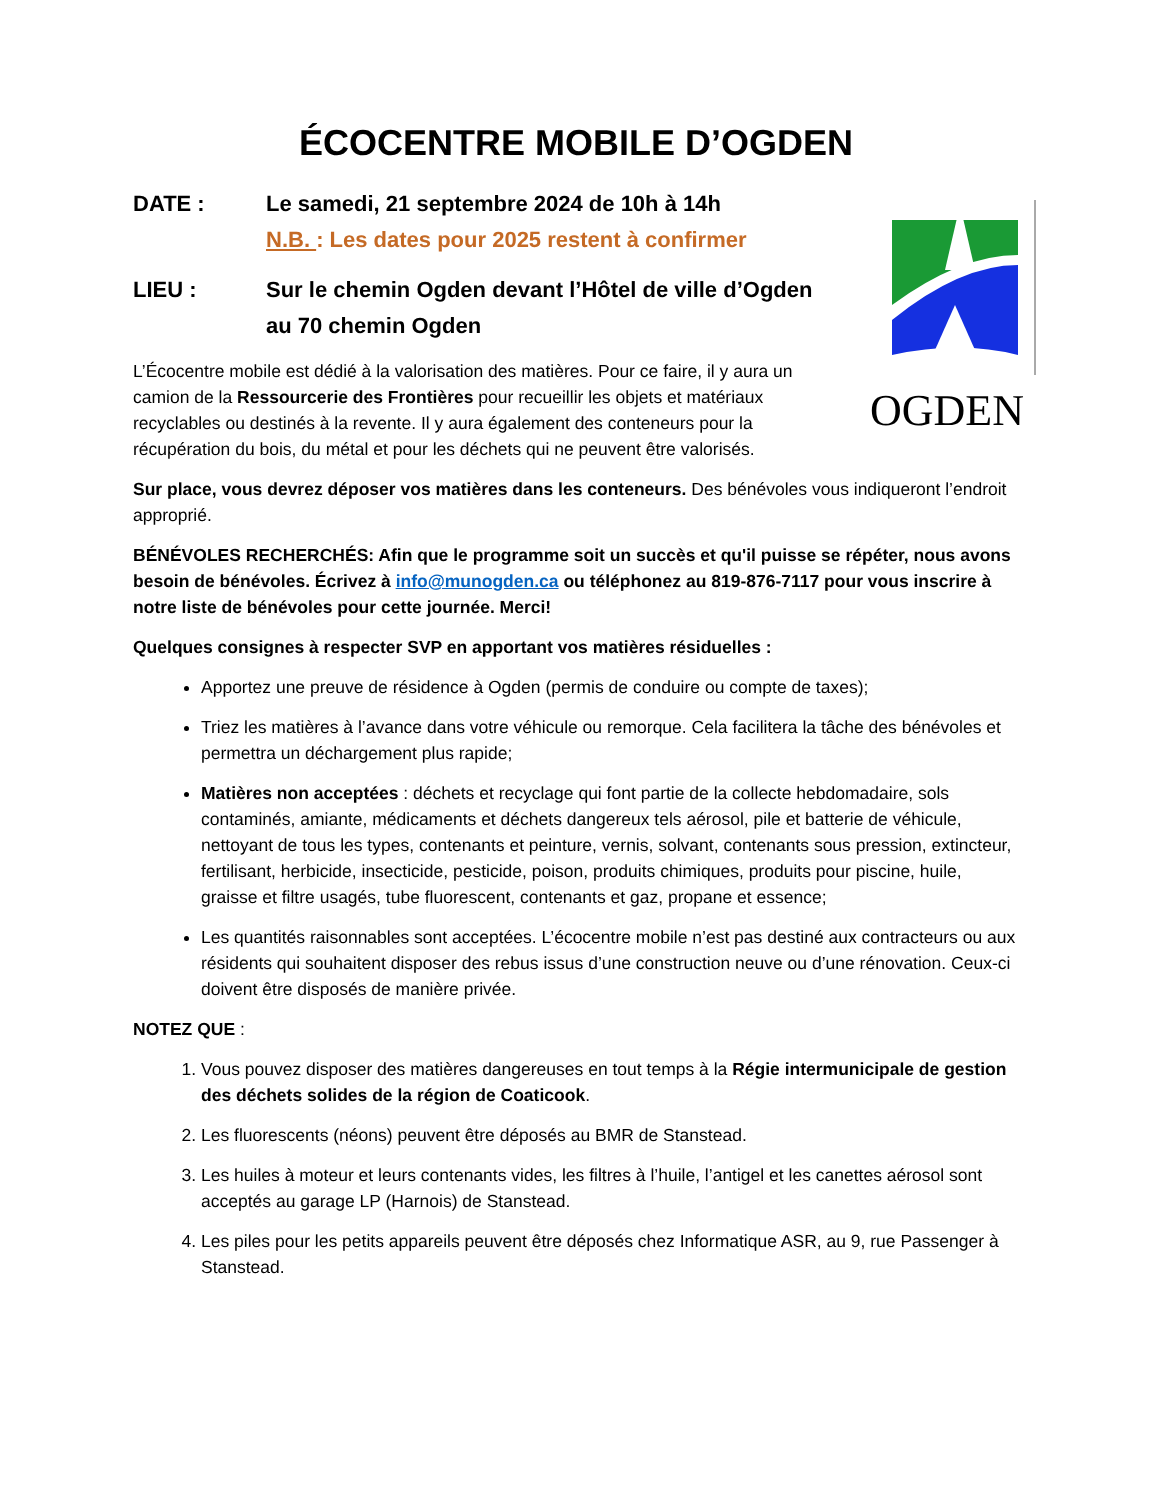ÉCOCENTRE MOBILE D’OGDEN
OGDEN
DATE : Le samedi, 21 septembre 2024 de 10h à 14h
N.B. : Les dates pour 2025 restent à confirmer
LIEU : Sur le chemin Ogden devant l’Hôtel de ville d’Ogden
au 70 chemin Ogden
L’Écocentre mobile est dédié à la valorisation des matières. Pour ce faire, il y aura un camion de la Ressourcerie des Frontières pour recueillir les objets et matériaux recyclables ou destinés à la revente. Il y aura également des conteneurs pour la récupération du bois, du métal et pour les déchets qui ne peuvent être valorisés.
Sur place, vous devrez déposer vos matières dans les conteneurs. Des bénévoles vous indiqueront l’endroit approprié.
BÉNÉVOLES RECHERCHÉS: Afin que le programme soit un succès et qu'il puisse se répéter, nous avons besoin de bénévoles. Écrivez à info@munogden.ca ou téléphonez au 819-876-7117 pour vous inscrire à notre liste de bénévoles pour cette journée. Merci!
Quelques consignes à respecter SVP en apportant vos matières résiduelles :
Apportez une preuve de résidence à Ogden (permis de conduire ou compte de taxes);
Triez les matières à l’avance dans votre véhicule ou remorque. Cela facilitera la tâche des bénévoles et permettra un déchargement plus rapide;
Matières non acceptées : déchets et recyclage qui font partie de la collecte hebdomadaire, sols contaminés, amiante, médicaments et déchets dangereux tels aérosol, pile et batterie de véhicule, nettoyant de tous les types, contenants et peinture, vernis, solvant, contenants sous pression, extincteur, fertilisant, herbicide, insecticide, pesticide, poison, produits chimiques, produits pour piscine, huile, graisse et filtre usagés, tube fluorescent, contenants et gaz, propane et essence;
Les quantités raisonnables sont acceptées. L’écocentre mobile n’est pas destiné aux contracteurs ou aux résidents qui souhaitent disposer des rebus issus d’une construction neuve ou d’une rénovation. Ceux-ci doivent être disposés de manière privée.
NOTEZ QUE :
1. Vous pouvez disposer des matières dangereuses en tout temps à la Régie intermunicipale de gestion des déchets solides de la région de Coaticook.
2. Les fluorescents (néons) peuvent être déposés au BMR de Stanstead.
3. Les huiles à moteur et leurs contenants vides, les filtres à l’huile, l’antigel et les canettes aérosol sont acceptés au garage LP (Harnois) de Stanstead.
4. Les piles pour les petits appareils peuvent être déposés chez Informatique ASR, au 9, rue Passenger à Stanstead.